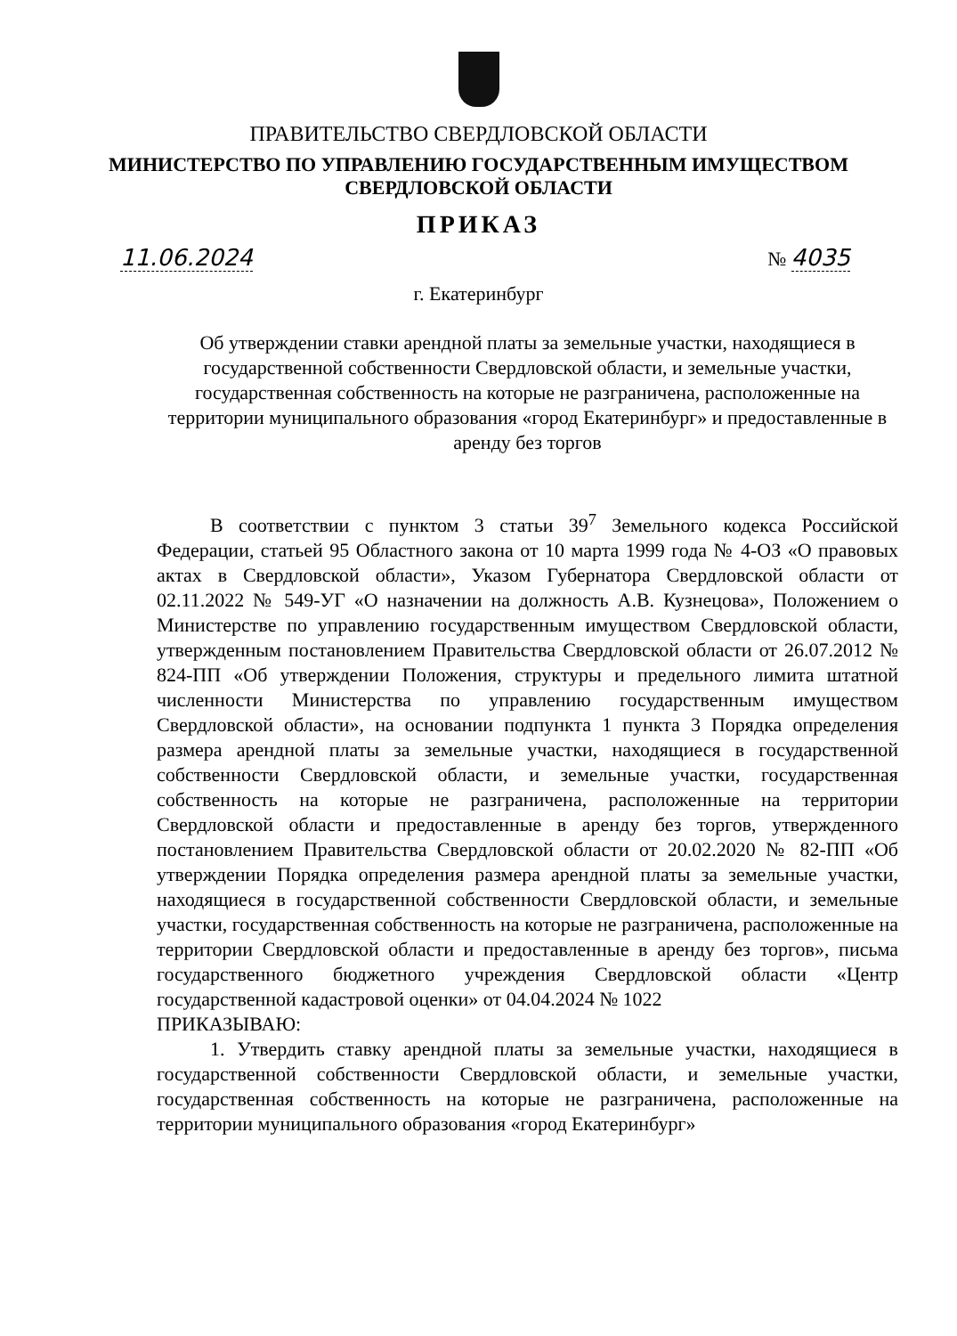ПРАВИТЕЛЬСТВО СВЕРДЛОВСКОЙ ОБЛАСТИ
МИНИСТЕРСТВО ПО УПРАВЛЕНИЮ ГОСУДАРСТВЕННЫМ ИМУЩЕСТВОМ
СВЕРДЛОВСКОЙ ОБЛАСТИ
ПРИКАЗ
11.06.2024 № 4035
г. Екатеринбург
Об утверждении ставки арендной платы за земельные участки, находящиеся в государственной собственности Свердловской области, и земельные участки, государственная собственность на которые не разграничена, расположенные на территории муниципального образования «город Екатеринбург» и предоставленные в аренду без торгов
В соответствии с пунктом 3 статьи 39<sup>7</sup> Земельного кодекса Российской Федерации, статьей 95 Областного закона от 10 марта 1999 года № 4-ОЗ «О правовых актах в Свердловской области», Указом Губернатора Свердловской области от 02.11.2022 № 549-УГ «О назначении на должность А.В. Кузнецова», Положением о Министерстве по управлению государственным имуществом Свердловской области, утвержденным постановлением Правительства Свердловской области от 26.07.2012 № 824-ПП «Об утверждении Положения, структуры и предельного лимита штатной численности Министерства по управлению государственным имуществом Свердловской области», на основании подпункта 1 пункта 3 Порядка определения размера арендной платы за земельные участки, находящиеся в государственной собственности Свердловской области, и земельные участки, государственная собственность на которые не разграничена, расположенные на территории Свердловской области и предоставленные в аренду без торгов, утвержденного постановлением Правительства Свердловской области от 20.02.2020 № 82-ПП «Об утверждении Порядка определения размера арендной платы за земельные участки, находящиеся в государственной собственности Свердловской области, и земельные участки, государственная собственность на которые не разграничена, расположенные на территории Свердловской области и предоставленные в аренду без торгов», письма государственного бюджетного учреждения Свердловской области «Центр государственной кадастровой оценки» от 04.04.2024 № 1022
ПРИКАЗЫВАЮ:
1. Утвердить ставку арендной платы за земельные участки, находящиеся в государственной собственности Свердловской области, и земельные участки, государственная собственность на которые не разграничена, расположенные на территории муниципального образования «город Екатеринбург»